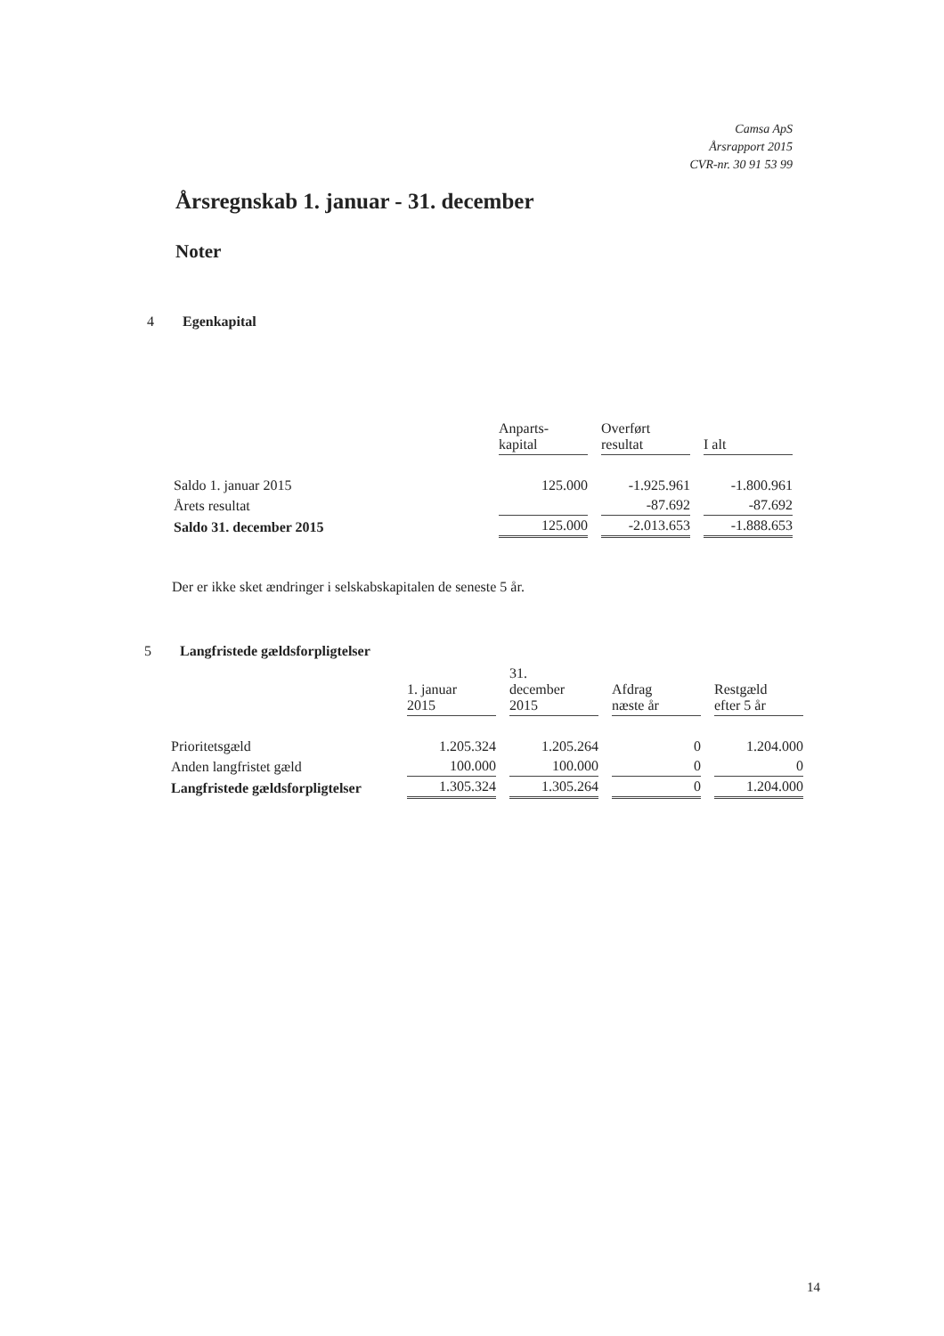Camsa ApS
Årsrapport 2015
CVR-nr. 30 91 53 99
Årsregnskab 1. januar - 31. december
Noter
4 Egenkapital
| | Anparts- kapital | Overført resultat | I alt |
| --- | --- | --- | --- |
| Saldo 1. januar 2015 | 125.000 | -1.925.961 | -1.800.961 |
| Årets resultat | | -87.692 | -87.692 |
| Saldo 31. december 2015 | 125.000 | -2.013.653 | -1.888.653 |
Der er ikke sket ændringer i selskabskapitalen de seneste 5 år.
5 Langfristede gældsforpligtelser
| | 1. januar 2015 | 31. december 2015 | Afdrag næste år | Restgæld efter 5 år |
| --- | --- | --- | --- | --- |
| Prioritetsgæld | 1.205.324 | 1.205.264 | 0 | 1.204.000 |
| Anden langfristet gæld | 100.000 | 100.000 | 0 | 0 |
| Langfristede gældsforpligtelser | 1.305.324 | 1.305.264 | 0 | 1.204.000 |
14